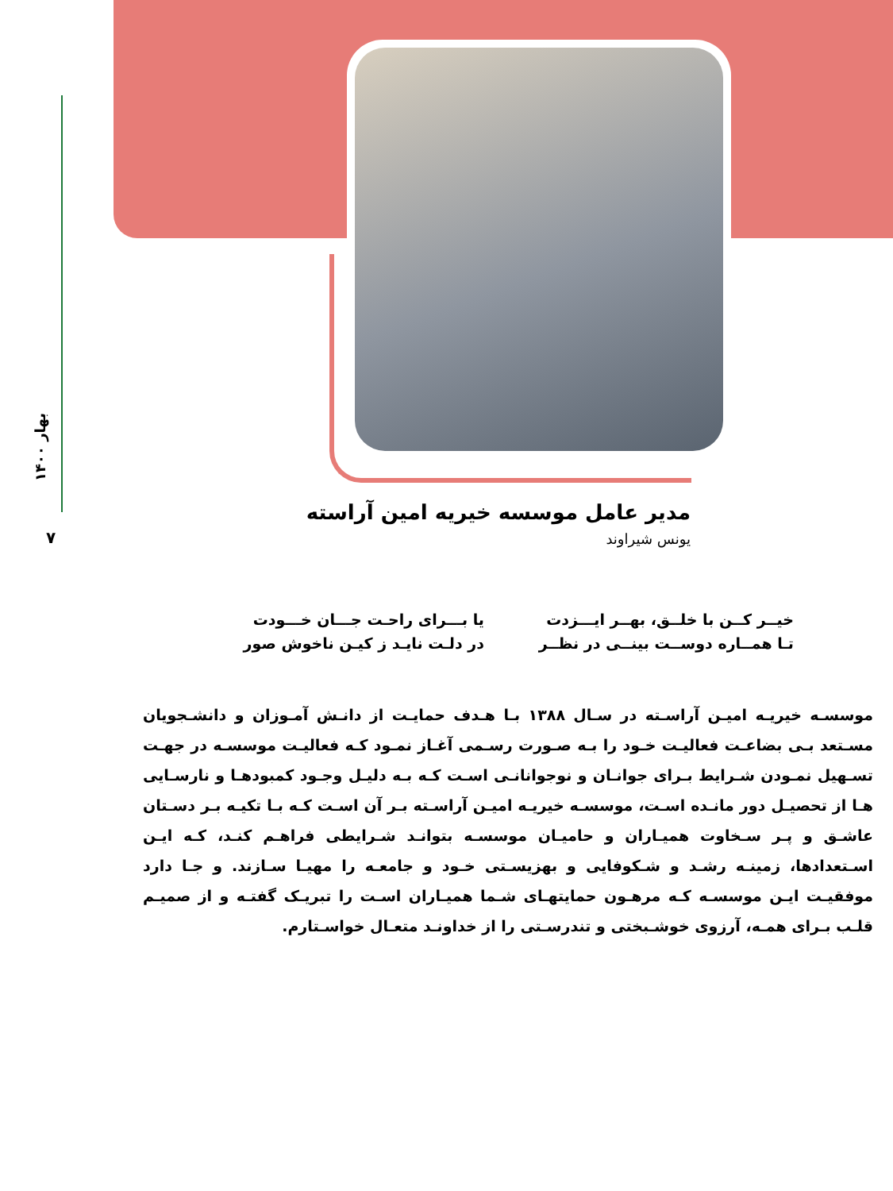بهار ۱۴۰۰
۷
مدیر عامل موسسه خیریه امین آراسته
یونس شیراوند
خیــر کــن با خلــق، بهــر ایـــزدت
یا بـــرای راحـت جـــان خـــودت
تـا همــاره دوســت بینــی در نظــر
در دلـت نایـد ز کیـن ناخوش صور
موسسـه خیریـه امیـن آراسـته در سـال ۱۳۸۸ بـا هـدف حمایـت از دانـش آمـوزان و دانشـجویان مسـتعد بـی بضاعـت فعالیـت خـود را بـه صـورت رسـمی آغـاز نمـود کـه فعالیـت موسسـه در جهـت تسـهیل نمـودن شـرایط بـرای جوانـان و نوجوانانـی اسـت کـه بـه دلیـل وجـود کمبودهـا و نارسـایی هـا از تحصیـل دور مانـده اسـت، موسسـه خیریـه امیـن آراسـته بـر آن اسـت کـه بـا تکیـه بـر دسـتان عاشـق و پـر سـخاوت همیـاران و حامیـان موسسـه بتوانـد شـرایطی فراهـم کنـد، کـه ایـن اسـتعدادها، زمینـه رشـد و شـکوفایی و بهزیسـتی خـود و جامعـه را مهیـا سـازند. و جـا دارد موفقیـت ایـن موسسـه کـه مرهـون حمایتهـای شـما همیـاران اسـت را تبریـک گفتـه و از صمیـم قلـب بـرای همـه، آرزوی خوشـبختی و تندرسـتی را از خداونـد متعـال خواسـتارم.